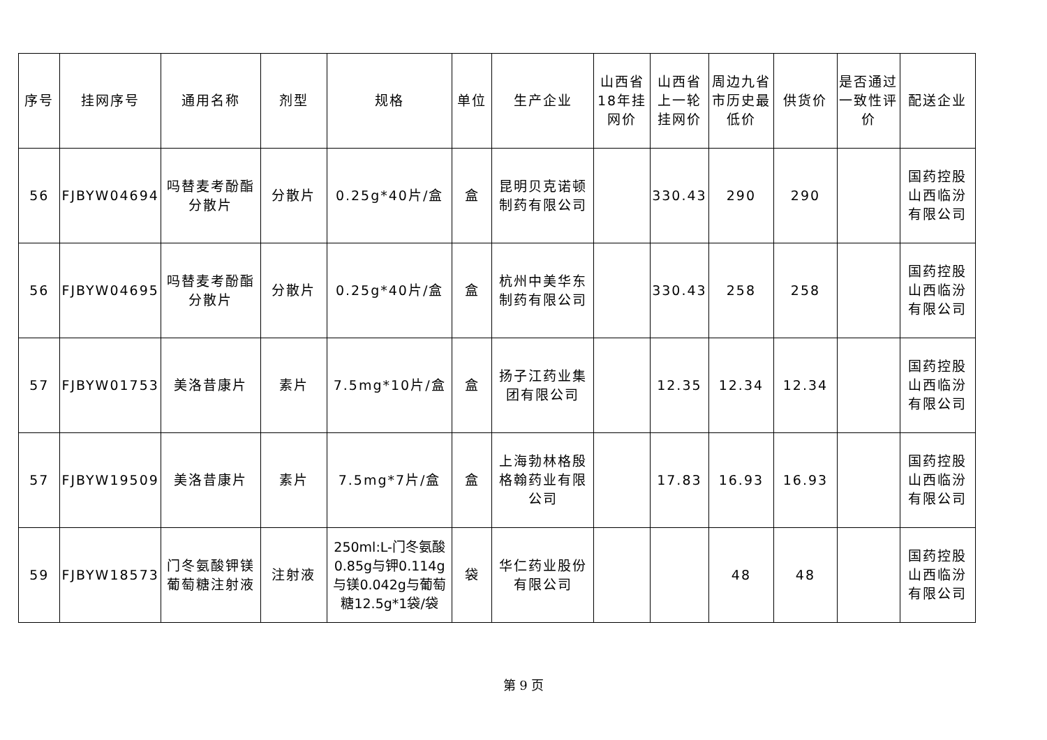| 序号 | 挂网序号 | 通用名称 | 剂型 | 规格 | 单位 | 生产企业 | 山西省18年挂网价 | 山西省上一轮挂网价 | 周边九省市历史最低价 | 供货价 | 是否通过一致性评价 | 配送企业 |
| --- | --- | --- | --- | --- | --- | --- | --- | --- | --- | --- | --- | --- |
| 56 | FJBYW04694 | 吗替麦考酚酯分散片 | 分散片 | 0.25g*40片/盒 | 盒 | 昆明贝克诺顿制药有限公司 | | 330.43 | 290 | 290 | | 国药控股山西临汾有限公司 |
| 56 | FJBYW04695 | 吗替麦考酚酯分散片 | 分散片 | 0.25g*40片/盒 | 盒 | 杭州中美华东制药有限公司 | | 330.43 | 258 | 258 | | 国药控股山西临汾有限公司 |
| 57 | FJBYW01753 | 美洛昔康片 | 素片 | 7.5mg*10片/盒 | 盒 | 扬子江药业集团有限公司 | | 12.35 | 12.34 | 12.34 | | 国药控股山西临汾有限公司 |
| 57 | FJBYW19509 | 美洛昔康片 | 素片 | 7.5mg*7片/盒 | 盒 | 上海勃林格殷格翰药业有限公司 | | 17.83 | 16.93 | 16.93 | | 国药控股山西临汾有限公司 |
| 59 | FJBYW18573 | 门冬氨酸钾镁葡萄糖注射液 | 注射液 | 250ml:L-门冬氨酸0.85g与钾0.114g与镁0.042g与葡萄糖12.5g*1袋/袋 | 袋 | 华仁药业股份有限公司 | | | 48 | 48 | | 国药控股山西临汾有限公司 |
第 9 页